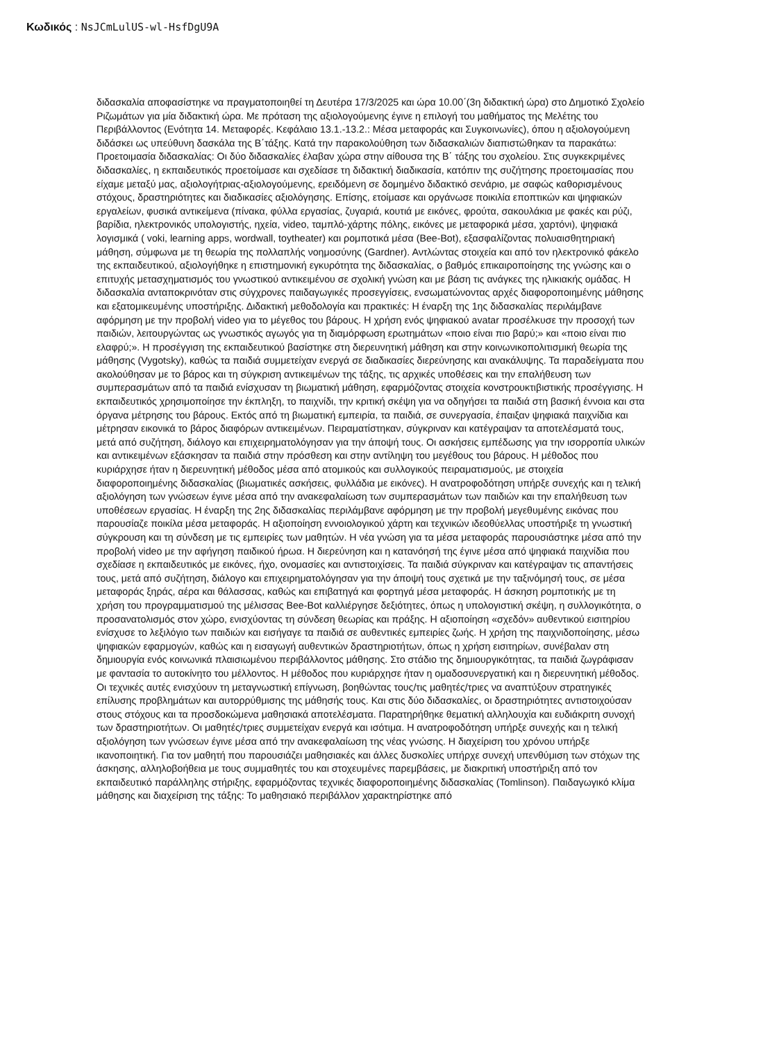Κωδικός : NsJCmLulUS-wl-HsfDgU9A
διδασκαλία αποφασίστηκε να πραγματοποιηθεί τη Δευτέρα 17/3/2025 και ώρα 10.00΄(3η διδακτική ώρα) στο Δημοτικό Σχολείο Ριζωμάτων για μία διδακτική ώρα. Με πρόταση της αξιολογούμενης έγινε η επιλογή του μαθήματος της Μελέτης του Περιβάλλοντος (Ενότητα 14. Μεταφορές. Κεφάλαιο 13.1.-13.2.: Μέσα μεταφοράς και Συγκοινωνίες), όπου η αξιολογούμενη διδάσκει ως υπεύθυνη δασκάλα της Β΄τάξης. Κατά την παρακολούθηση των διδασκαλιών διαπιστώθηκαν τα παρακάτω: Προετοιμασία διδασκαλίας: Οι δύο διδασκαλίες έλαβαν χώρα στην αίθουσα της Β΄ τάξης του σχολείου. Στις συγκεκριμένες διδασκαλίες, η εκπαιδευτικός προετοίμασε και σχεδίασε τη διδακτική διαδικασία, κατόπιν της συζήτησης προετοιμασίας που είχαμε μεταξύ μας, αξιολογήτριας-αξιολογούμενης, ερειδόμενη σε δομημένο διδακτικό σενάριο, με σαφώς καθορισμένους στόχους, δραστηριότητες και διαδικασίες αξιολόγησης. Επίσης, ετοίμασε και οργάνωσε ποικιλία εποπτικών και ψηφιακών εργαλείων, φυσικά αντικείμενα (πίνακα, φύλλα εργασίας, ζυγαριά, κουτιά με εικόνες, φρούτα, σακουλάκια με φακές και ρύζι, βαρίδια, ηλεκτρονικός υπολογιστής, ηχεία, video, ταμπλό-χάρτης πόλης, εικόνες με μεταφορικά μέσα, χαρτόνι), ψηφιακά λογισμικά ( voki, learning apps, wordwall, toytheater) και ρομποτικά μέσα (Bee-Bot), εξασφαλίζοντας πολυαισθητηριακή μάθηση, σύμφωνα με τη θεωρία της πολλαπλής νοημοσύνης (Gardner). Αντλώντας στοιχεία και από τον ηλεκτρονικό φάκελο της εκπαιδευτικού, αξιολογήθηκε η επιστημονική εγκυρότητα της διδασκαλίας, ο βαθμός επικαιροποίησης της γνώσης και ο επιτυχής μετασχηματισμός του γνωστικού αντικειμένου σε σχολική γνώση και με βάση τις ανάγκες της ηλικιακής ομάδας. Η διδασκαλία ανταποκρινόταν στις σύγχρονες παιδαγωγικές προσεγγίσεις, ενσωματώνοντας αρχές διαφοροποιημένης μάθησης και εξατομικευμένης υποστήριξης. Διδακτική μεθοδολογία και πρακτικές: Η έναρξη της 1ης διδασκαλίας περιλάμβανε αφόρμηση με την προβολή video για το μέγεθος του βάρους. Η χρήση ενός ψηφιακού avatar προσέλκυσε την προσοχή των παιδιών, λειτουργώντας ως γνωστικός αγωγός για τη διαμόρφωση ερωτημάτων «ποιο είναι πιο βαρύ;» και «ποιο είναι πιο ελαφρύ;». Η προσέγγιση της εκπαιδευτικού βασίστηκε στη διερευνητική μάθηση και στην κοινωνικοπολιτισμική θεωρία της μάθησης (Vygotsky), καθώς τα παιδιά συμμετείχαν ενεργά σε διαδικασίες διερεύνησης και ανακάλυψης. Τα παραδείγματα που ακολούθησαν με το βάρος και τη σύγκριση αντικειμένων της τάξης, τις αρχικές υποθέσεις και την επαλήθευση των συμπερασμάτων από τα παιδιά ενίσχυσαν τη βιωματική μάθηση, εφαρμόζοντας στοιχεία κονστρουκτιβιστικής προσέγγισης. Η εκπαιδευτικός χρησιμοποίησε την έκπληξη, το παιχνίδι, την κριτική σκέψη για να οδηγήσει τα παιδιά στη βασική έννοια και στα όργανα μέτρησης του βάρους. Εκτός από τη βιωματική εμπειρία, τα παιδιά, σε συνεργασία, έπαιξαν ψηφιακά παιχνίδια και μέτρησαν εικονικά το βάρος διαφόρων αντικειμένων. Πειραματίστηκαν, σύγκριναν και κατέγραψαν τα αποτελέσματά τους, μετά από συζήτηση, διάλογο και επιχειρηματολόγησαν για την άποψή τους. Οι ασκήσεις εμπέδωσης για την ισορροπία υλικών και αντικειμένων εξάσκησαν τα παιδιά στην πρόσθεση και στην αντίληψη του μεγέθους του βάρους. Η μέθοδος που κυριάρχησε ήταν η διερευνητική μέθοδος μέσα από ατομικούς και συλλογικούς πειραματισμούς, με στοιχεία διαφοροποιημένης διδασκαλίας (βιωματικές ασκήσεις, φυλλάδια με εικόνες). Η ανατροφοδότηση υπήρξε συνεχής και η τελική αξιολόγηση των γνώσεων έγινε μέσα από την ανακεφαλαίωση των συμπερασμάτων των παιδιών και την επαλήθευση των υποθέσεων εργασίας. Η έναρξη της 2ης διδασκαλίας περιλάμβανε αφόρμηση με την προβολή μεγεθυμένης εικόνας που παρουσίαζε ποικίλα μέσα μεταφοράς. Η αξιοποίηση εννοιολογικού χάρτη και τεχνικών ιδεοθύελλας υποστήριξε τη γνωστική σύγκρουση και τη σύνδεση με τις εμπειρίες των μαθητών. Η νέα γνώση για τα μέσα μεταφοράς παρουσιάστηκε μέσα από την προβολή video με την αφήγηση παιδικού ήρωα. Η διερεύνηση και η κατανόησή της έγινε μέσα από ψηφιακά παιχνίδια που σχεδίασε η εκπαιδευτικός με εικόνες, ήχο, ονομασίες και αντιστοιχίσεις. Τα παιδιά σύγκριναν και κατέγραψαν τις απαντήσεις τους, μετά από συζήτηση, διάλογο και επιχειρηματολόγησαν για την άποψή τους σχετικά με την ταξινόμησή τους, σε μέσα μεταφοράς ξηράς, αέρα και θάλασσας, καθώς και επιβατηγά και φορτηγά μέσα μεταφοράς. Η άσκηση ρομποτικής με τη χρήση του προγραμματισμού της μέλισσας Bee-Bot καλλιέργησε δεξιότητες, όπως η υπολογιστική σκέψη, η συλλογικότητα, ο προσανατολισμός στον χώρο, ενισχύοντας τη σύνδεση θεωρίας και πράξης. Η αξιοποίηση «σχεδόν» αυθεντικού εισιτηρίου ενίσχυσε το λεξιλόγιο των παιδιών και εισήγαγε τα παιδιά σε αυθεντικές εμπειρίες ζωής. Η χρήση της παιχνιδοποίησης, μέσω ψηφιακών εφαρμογών, καθώς και η εισαγωγή αυθεντικών δραστηριοτήτων, όπως η χρήση εισιτηρίων, συνέβαλαν στη δημιουργία ενός κοινωνικά πλαισιωμένου περιβάλλοντος μάθησης. Στο στάδιο της δημιουργικότητας, τα παιδιά ζωγράφισαν με φαντασία το αυτοκίνητο του μέλλοντος. Η μέθοδος που κυριάρχησε ήταν η ομαδοσυνεργατική και η διερευνητική μέθοδος. Οι τεχνικές αυτές ενισχύουν τη μεταγνωστική επίγνωση, βοηθώντας τους/τις μαθητές/τριες να αναπτύξουν στρατηγικές επίλυσης προβλημάτων και αυτορρύθμισης της μάθησής τους. Και στις δύο διδασκαλίες, οι δραστηριότητες αντιστοιχούσαν στους στόχους και τα προσδοκώμενα μαθησιακά αποτελέσματα. Παρατηρήθηκε θεματική αλληλουχία και ευδιάκριτη συνοχή των δραστηριοτήτων. Οι μαθητές/τριες συμμετείχαν ενεργά και ισότιμα. Η ανατροφοδότηση υπήρξε συνεχής και η τελική αξιολόγηση των γνώσεων έγινε μέσα από την ανακεφαλαίωση της νέας γνώσης. Η διαχείριση του χρόνου υπήρξε ικανοποιητική. Για τον μαθητή που παρουσιάζει μαθησιακές και άλλες δυσκολίες υπήρχε συνεχή υπενθύμιση των στόχων της άσκησης, αλληλοβοήθεια με τους συμμαθητές του και στοχευμένες παρεμβάσεις, με διακριτική υποστήριξη από τον εκπαιδευτικό παράλληλης στήριξης, εφαρμόζοντας τεχνικές διαφοροποιημένης διδασκαλίας (Tomlinson). Παιδαγωγικό κλίμα μάθησης και διαχείριση της τάξης: Το μαθησιακό περιβάλλον χαρακτηρίστηκε από